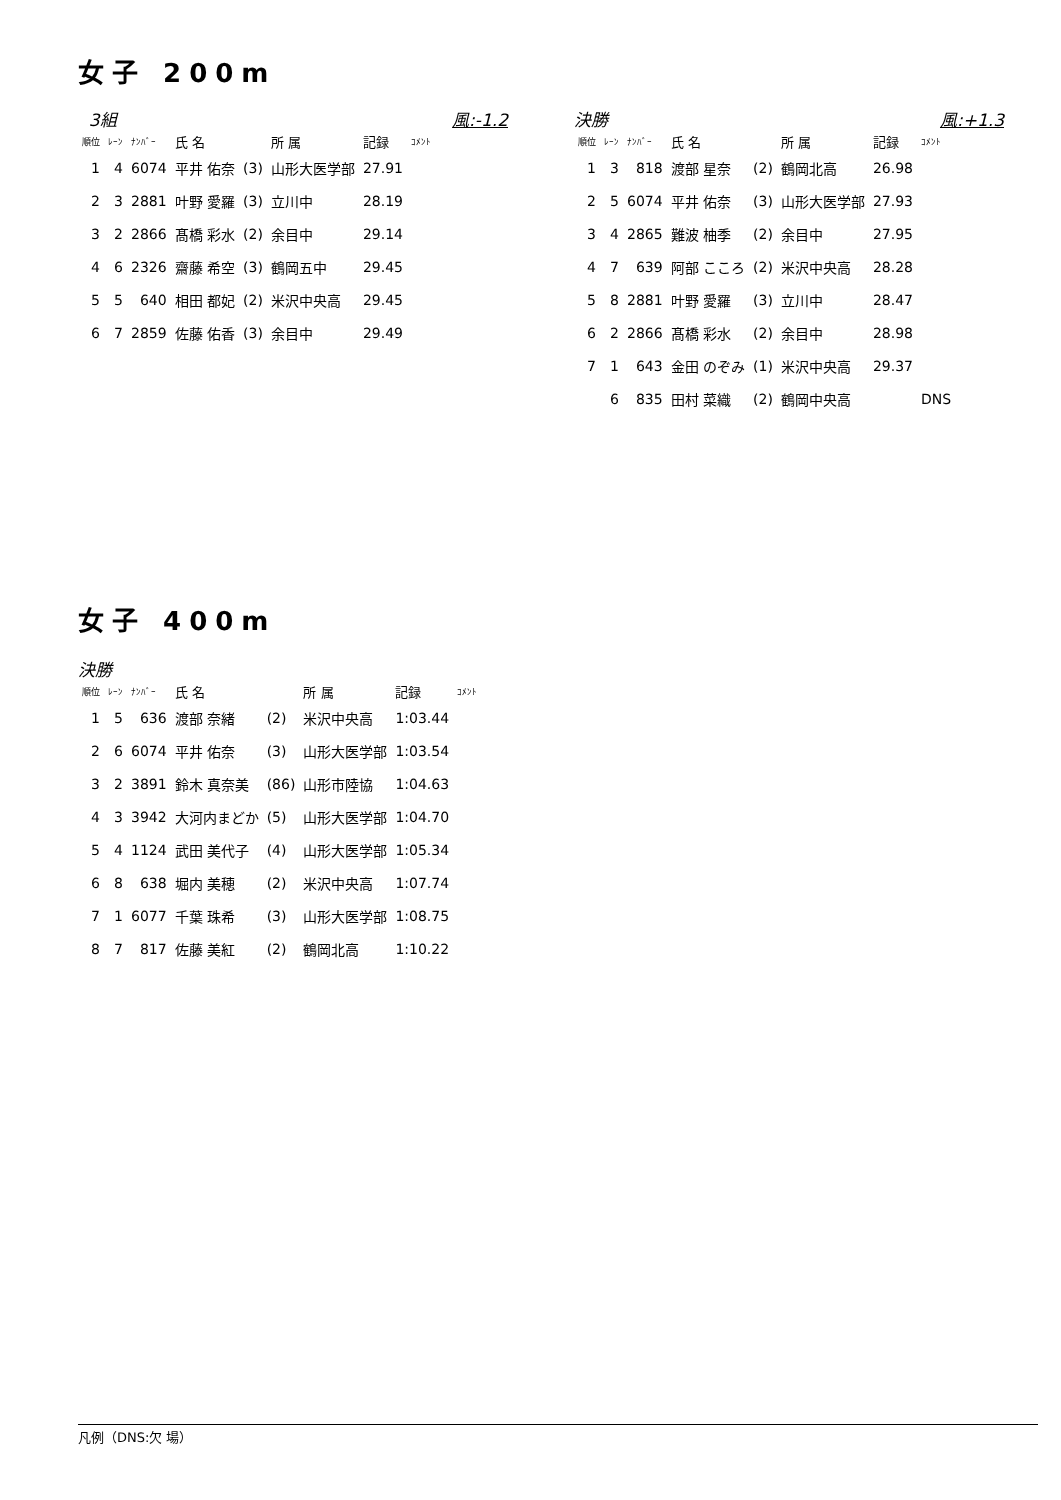女子 200m
3組 風:-1.2
| 順位 | ﾚｰﾝ | ﾅﾝﾊﾞｰ | 氏 名 | | 所 属 | 記録 | ｺﾒﾝﾄ |
| --- | --- | --- | --- | --- | --- | --- | --- |
| 1 | 4 | 6074 | 平井 佑奈 | (3) | 山形大医学部 | 27.91 | |
| 2 | 3 | 2881 | 叶野 愛羅 | (3) | 立川中 | 28.19 | |
| 3 | 2 | 2866 | 髙橋 彩水 | (2) | 余目中 | 29.14 | |
| 4 | 6 | 2326 | 齋藤 希空 | (3) | 鶴岡五中 | 29.45 | |
| 5 | 5 | 640 | 相田 都妃 | (2) | 米沢中央高 | 29.45 | |
| 6 | 7 | 2859 | 佐藤 佑香 | (3) | 余目中 | 29.49 | |
決勝 風:+1.3
| 順位 | ﾚｰﾝ | ﾅﾝﾊﾞｰ | 氏 名 | | 所 属 | 記録 | ｺﾒﾝﾄ |
| --- | --- | --- | --- | --- | --- | --- | --- |
| 1 | 3 | 818 | 渡部 星奈 | (2) | 鶴岡北高 | 26.98 | |
| 2 | 5 | 6074 | 平井 佑奈 | (3) | 山形大医学部 | 27.93 | |
| 3 | 4 | 2865 | 難波 柚季 | (2) | 余目中 | 27.95 | |
| 4 | 7 | 639 | 阿部 こころ | (2) | 米沢中央高 | 28.28 | |
| 5 | 8 | 2881 | 叶野 愛羅 | (3) | 立川中 | 28.47 | |
| 6 | 2 | 2866 | 髙橋 彩水 | (2) | 余目中 | 28.98 | |
| 7 | 1 | 643 | 金田 のぞみ | (1) | 米沢中央高 | 29.37 | |
| | 6 | 835 | 田村 菜織 | (2) | 鶴岡中央高 | | DNS |
女子 400m
決勝
| 順位 | ﾚｰﾝ | ﾅﾝﾊﾞｰ | 氏 名 | | 所 属 | 記録 | ｺﾒﾝﾄ |
| --- | --- | --- | --- | --- | --- | --- | --- |
| 1 | 5 | 636 | 渡部 奈緒 | (2) | 米沢中央高 | 1:03.44 | |
| 2 | 6 | 6074 | 平井 佑奈 | (3) | 山形大医学部 | 1:03.54 | |
| 3 | 2 | 3891 | 鈴木 真奈美 | (86) | 山形市陸協 | 1:04.63 | |
| 4 | 3 | 3942 | 大河内まどか | (5) | 山形大医学部 | 1:04.70 | |
| 5 | 4 | 1124 | 武田 美代子 | (4) | 山形大医学部 | 1:05.34 | |
| 6 | 8 | 638 | 堀内 美穂 | (2) | 米沢中央高 | 1:07.74 | |
| 7 | 1 | 6077 | 千葉 珠希 | (3) | 山形大医学部 | 1:08.75 | |
| 8 | 7 | 817 | 佐藤 美紅 | (2) | 鶴岡北高 | 1:10.22 | |
凡例（DNS:欠 場）